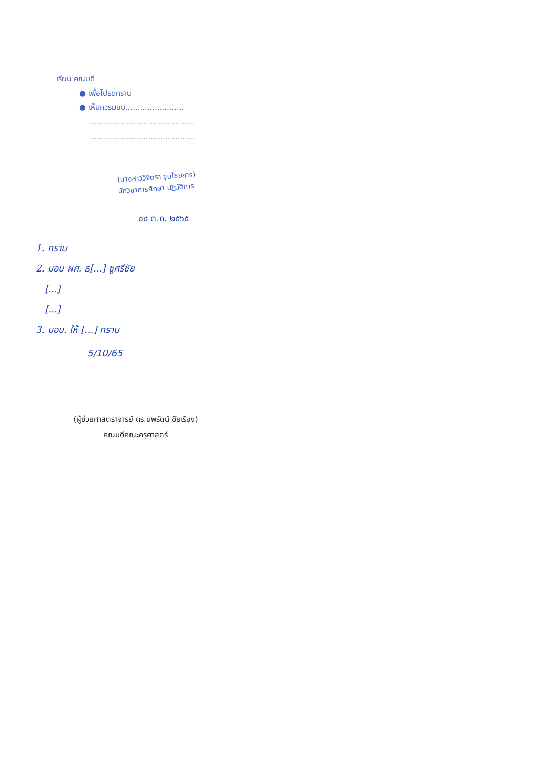เรียน คณบดี
● เพื่อโปรดทราบ
● เห็นควรมอบ........................
...........................................
...........................................
(นางสาววิจิตรา ขุนไชยการ)
นักวิชาการศึกษา ปฏิบัติการ
๐๔ ต.ค. ๒๕๖๕
1. ทราบ
2. มอบ ผศ. ธ[...] ชูศรีชัย
[...]
[...]
3. มอบ. ให้ [...] ทราบ
5/10/65
(ผู้ช่วยศาสตราจารย์ ดร.นพรัตน์ ชัยเรือง)
คณบดีคณะครุศาสตร์